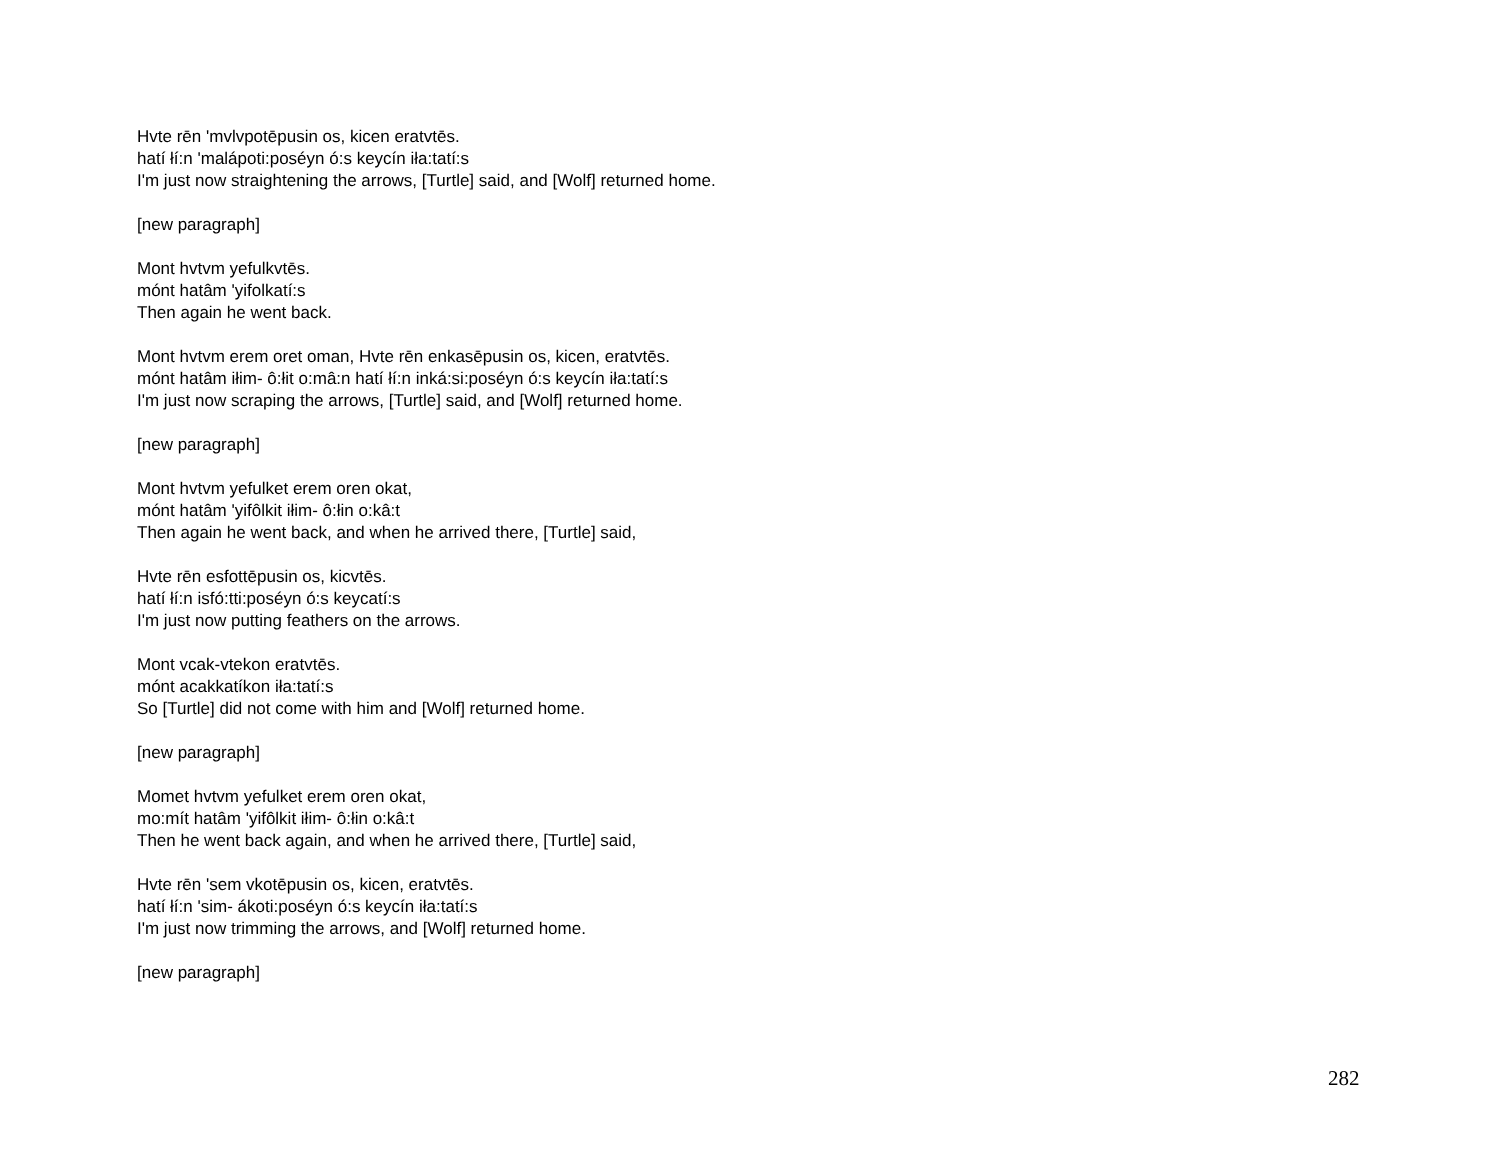Hvte rēn 'mvlvpotēpusin os, kicen eratvtēs.
hatí łí:n 'malápoti:poséyn ó:s keycín iła:tatí:s
I'm just now straightening the arrows, [Turtle] said, and [Wolf] returned home.
[new paragraph]
Mont hvtvm yefulkvtēs.
mónt hatâm 'yifolkatí:s
Then again he went back.
Mont hvtvm erem oret oman, Hvte rēn enkasēpusin os, kicen, eratvtēs.
mónt hatâm iłim- ô:łit o:mâ:n hatí łí:n inká:si:poséyn ó:s keycín iła:tatí:s
I'm just now scraping the arrows, [Turtle] said, and [Wolf] returned home.
[new paragraph]
Mont hvtvm yefulket erem oren okat,
mónt hatâm 'yifôlkit iłim- ô:łin o:kâ:t
Then again he went back, and when he arrived there, [Turtle] said,
Hvte rēn esfottēpusin os, kicvtēs.
hatí łí:n isfó:tti:poséyn ó:s keycatí:s
I'm just now putting feathers on the arrows.
Mont vcak-vtekon eratvtēs.
mónt acakkatíkon iła:tatí:s
So [Turtle] did not come with him and [Wolf] returned home.
[new paragraph]
Momet hvtvm yefulket erem oren okat,
mo:mít hatâm 'yifôlkit iłim- ô:łin o:kâ:t
Then he went back again, and when he arrived there, [Turtle] said,
Hvte rēn 'sem vkotēpusin os, kicen, eratvtēs.
hatí łí:n 'sim- ákoti:poséyn ó:s keycín iła:tatí:s
I'm just now trimming the arrows, and [Wolf] returned home.
[new paragraph]
282